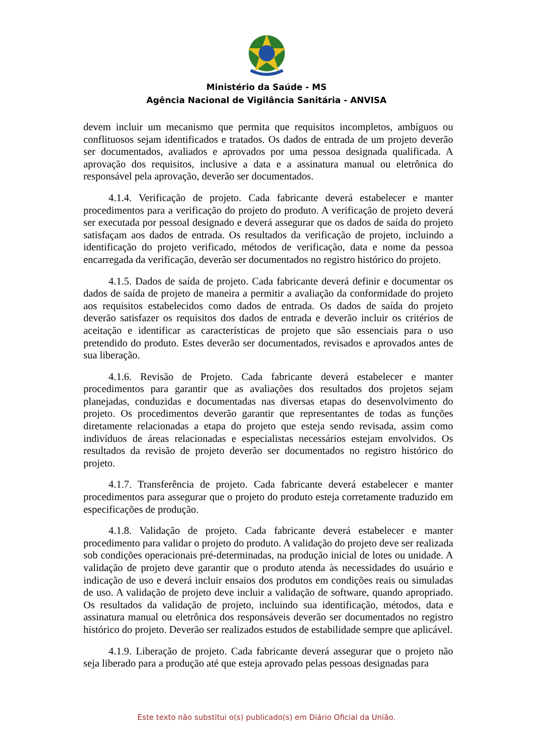Ministério da Saúde - MS
Agência Nacional de Vigilância Sanitária - ANVISA
devem incluir um mecanismo que permita que requisitos incompletos, ambíguos ou conflituosos sejam identificados e tratados. Os dados de entrada de um projeto deverão ser documentados, avaliados e aprovados por uma pessoa designada qualificada. A aprovação dos requisitos, inclusive a data e a assinatura manual ou eletrônica do responsável pela aprovação, deverão ser documentados.
4.1.4. Verificação de projeto. Cada fabricante deverá estabelecer e manter procedimentos para a verificação do projeto do produto. A verificação de projeto deverá ser executada por pessoal designado e deverá assegurar que os dados de saída do projeto satisfaçam aos dados de entrada. Os resultados da verificação de projeto, incluindo a identificação do projeto verificado, métodos de verificação, data e nome da pessoa encarregada da verificação, deverão ser documentados no registro histórico do projeto.
4.1.5. Dados de saída de projeto. Cada fabricante deverá definir e documentar os dados de saída de projeto de maneira a permitir a avaliação da conformidade do projeto aos requisitos estabelecidos como dados de entrada. Os dados de saída do projeto deverão satisfazer os requisitos dos dados de entrada e deverão incluir os critérios de aceitação e identificar as características de projeto que são essenciais para o uso pretendido do produto. Estes deverão ser documentados, revisados e aprovados antes de sua liberação.
4.1.6. Revisão de Projeto. Cada fabricante deverá estabelecer e manter procedimentos para garantir que as avaliações dos resultados dos projetos sejam planejadas, conduzidas e documentadas nas diversas etapas do desenvolvimento do projeto. Os procedimentos deverão garantir que representantes de todas as funções diretamente relacionadas a etapa do projeto que esteja sendo revisada, assim como indivíduos de áreas relacionadas e especialistas necessários estejam envolvidos. Os resultados da revisão de projeto deverão ser documentados no registro histórico do projeto.
4.1.7. Transferência de projeto. Cada fabricante deverá estabelecer e manter procedimentos para assegurar que o projeto do produto esteja corretamente traduzido em especificações de produção.
4.1.8. Validação de projeto. Cada fabricante deverá estabelecer e manter procedimento para validar o projeto do produto. A validação do projeto deve ser realizada sob condições operacionais pré-determinadas, na produção inicial de lotes ou unidade. A validação de projeto deve garantir que o produto atenda às necessidades do usuário e indicação de uso e deverá incluir ensaios dos produtos em condições reais ou simuladas de uso. A validação de projeto deve incluir a validação de software, quando apropriado. Os resultados da validação de projeto, incluindo sua identificação, métodos, data e assinatura manual ou eletrônica dos responsáveis deverão ser documentados no registro histórico do projeto. Deverão ser realizados estudos de estabilidade sempre que aplicável.
4.1.9. Liberação de projeto. Cada fabricante deverá assegurar que o projeto não seja liberado para a produção até que esteja aprovado pelas pessoas designadas para
Este texto não substitui o(s) publicado(s) em Diário Oficial da União.